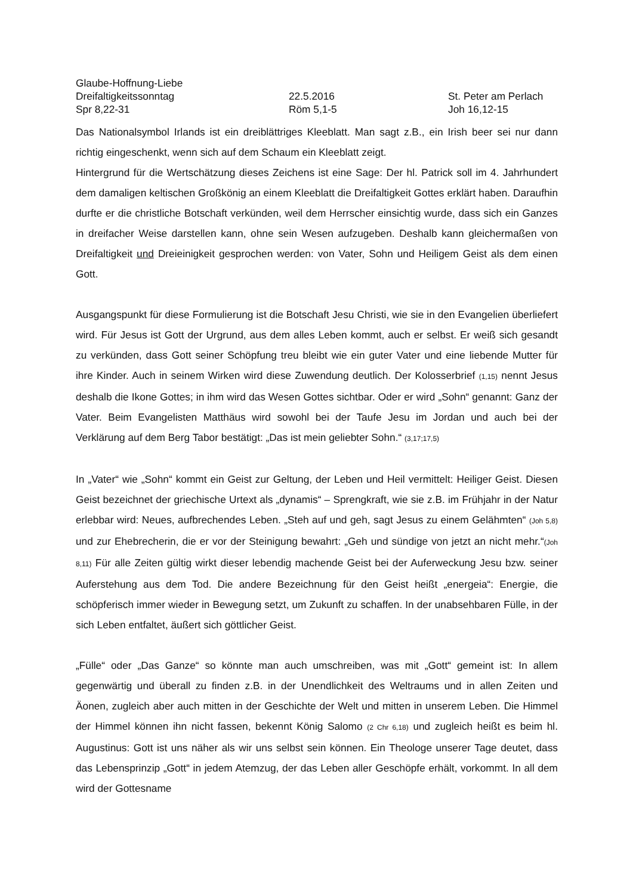Glaube-Hoffnung-Liebe
Dreifaltigkeitssonntag 22.5.2016 St. Peter am Perlach
Spr 8,22-31 Röm 5,1-5 Joh 16,12-15
Das Nationalsymbol Irlands ist ein dreiblättriges Kleeblatt. Man sagt z.B., ein Irish beer sei nur dann richtig eingeschenkt, wenn sich auf dem Schaum ein Kleeblatt zeigt.
Hintergrund für die Wertschätzung dieses Zeichens ist eine Sage: Der hl. Patrick soll im 4. Jahrhundert dem damaligen keltischen Großkönig an einem Kleeblatt die Dreifaltigkeit Gottes erklärt haben. Daraufhin durfte er die christliche Botschaft verkünden, weil dem Herrscher einsichtig wurde, dass sich ein Ganzes in dreifacher Weise darstellen kann, ohne sein Wesen aufzugeben. Deshalb kann gleichermaßen von Dreifaltigkeit und Dreieinigkeit gesprochen werden: von Vater, Sohn und Heiligem Geist als dem einen Gott.
Ausgangspunkt für diese Formulierung ist die Botschaft Jesu Christi, wie sie in den Evangelien überliefert wird. Für Jesus ist Gott der Urgrund, aus dem alles Leben kommt, auch er selbst. Er weiß sich gesandt zu verkünden, dass Gott seiner Schöpfung treu bleibt wie ein guter Vater und eine liebende Mutter für ihre Kinder. Auch in seinem Wirken wird diese Zuwendung deutlich. Der Kolosserbrief (1,15) nennt Jesus deshalb die Ikone Gottes; in ihm wird das Wesen Gottes sichtbar. Oder er wird „Sohn“ genannt: Ganz der Vater. Beim Evangelisten Matthäus wird sowohl bei der Taufe Jesu im Jordan und auch bei der Verklärung auf dem Berg Tabor bestätigt: „Das ist mein geliebter Sohn.“ (3,17;17,5)
In „Vater“ wie „Sohn“ kommt ein Geist zur Geltung, der Leben und Heil vermittelt: Heiliger Geist. Diesen Geist bezeichnet der griechische Urtext als „dynamis“ – Sprengkraft, wie sie z.B. im Frühjahr in der Natur erlebbar wird: Neues, aufbrechendes Leben. „Steh auf und geh, sagt Jesus zu einem Gelähmten“ (Joh 5,8) und zur Ehebrecherin, die er vor der Steinigung bewahrt: „Geh und sündige von jetzt an nicht mehr.“(Joh 8,11) Für alle Zeiten gültig wirkt dieser lebendig machende Geist bei der Auferweckung Jesu bzw. seiner Auferstehung aus dem Tod. Die andere Bezeichnung für den Geist heißt „energeia“: Energie, die schöpferisch immer wieder in Bewegung setzt, um Zukunft zu schaffen. In der unabsehbaren Fülle, in der sich Leben entfaltet, äußert sich göttlicher Geist.
„Fülle“ oder „Das Ganze“ so könnte man auch umschreiben, was mit „Gott“ gemeint ist: In allem gegenwärtig und überall zu finden z.B. in der Unendlichkeit des Weltraums und in allen Zeiten und Äonen, zugleich aber auch mitten in der Geschichte der Welt und mitten in unserem Leben. Die Himmel der Himmel können ihn nicht fassen, bekennt König Salomo (2 Chr 6,18) und zugleich heißt es beim hl. Augustinus: Gott ist uns näher als wir uns selbst sein können. Ein Theologe unserer Tage deutet, dass das Lebensprinzip „Gott“ in jedem Atemzug, der das Leben aller Geschöpfe erhält, vorkommt. In all dem wird der Gottesname